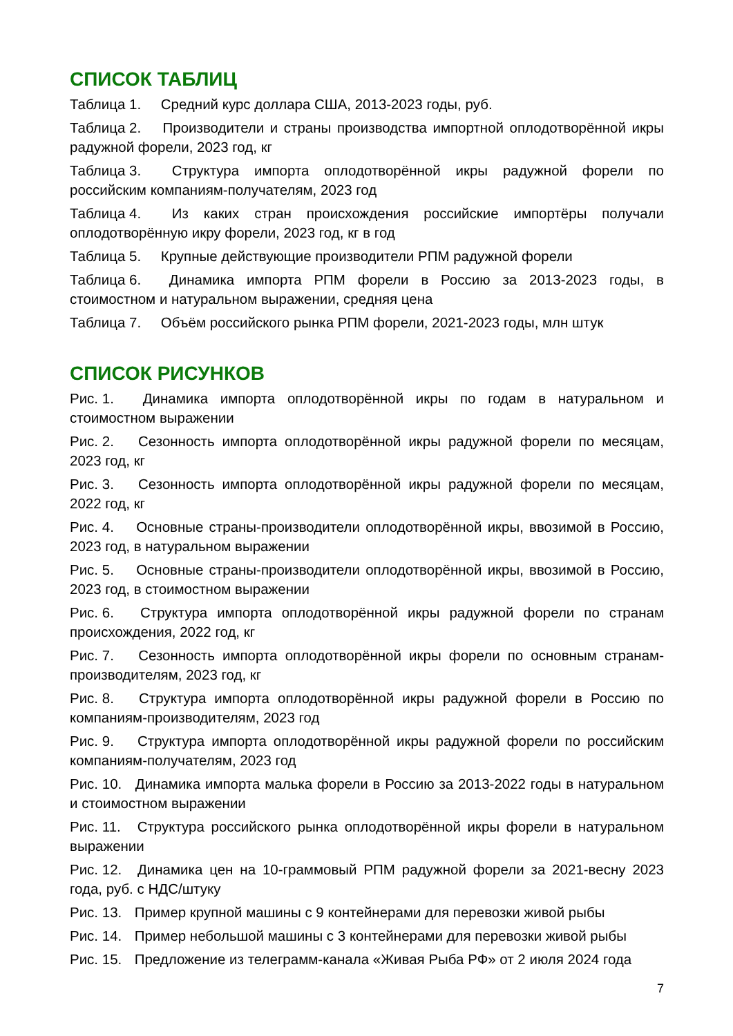СПИСОК ТАБЛИЦ
Таблица 1. Средний курс доллара США, 2013-2023 годы, руб.
Таблица 2. Производители и страны производства импортной оплодотворённой икры радужной форели, 2023 год, кг
Таблица 3. Структура импорта оплодотворённой икры радужной форели по российским компаниям-получателям, 2023 год
Таблица 4. Из каких стран происхождения российские импортёры получали оплодотворённую икру форели, 2023 год, кг в год
Таблица 5. Крупные действующие производители РПМ радужной форели
Таблица 6. Динамика импорта РПМ форели в Россию за 2013-2023 годы, в стоимостном и натуральном выражении, средняя цена
Таблица 7. Объём российского рынка РПМ форели, 2021-2023 годы, млн штук
СПИСОК РИСУНКОВ
Рис. 1. Динамика импорта оплодотворённой икры по годам в натуральном и стоимостном выражении
Рис. 2. Сезонность импорта оплодотворённой икры радужной форели по месяцам, 2023 год, кг
Рис. 3. Сезонность импорта оплодотворённой икры радужной форели по месяцам, 2022 год, кг
Рис. 4. Основные страны-производители оплодотворённой икры, ввозимой в Россию, 2023 год, в натуральном выражении
Рис. 5. Основные страны-производители оплодотворённой икры, ввозимой в Россию, 2023 год, в стоимостном выражении
Рис. 6. Структура импорта оплодотворённой икры радужной форели по странам происхождения, 2022 год, кг
Рис. 7. Сезонность импорта оплодотворённой икры форели по основным странам-производителям, 2023 год, кг
Рис. 8. Структура импорта оплодотворённой икры радужной форели в Россию по компаниям-производителям, 2023 год
Рис. 9. Структура импорта оплодотворённой икры радужной форели по российским компаниям-получателям, 2023 год
Рис. 10. Динамика импорта малька форели в Россию за 2013-2022 годы в натуральном и стоимостном выражении
Рис. 11. Структура российского рынка оплодотворённой икры форели в натуральном выражении
Рис. 12. Динамика цен на 10-граммовый РПМ радужной форели за 2021-весну 2023 года, руб. с НДС/штуку
Рис. 13. Пример крупной машины с 9 контейнерами для перевозки живой рыбы
Рис. 14. Пример небольшой машины с 3 контейнерами для перевозки живой рыбы
Рис. 15. Предложение из телеграмм-канала «Живая Рыба РФ» от 2 июля 2024 года
7